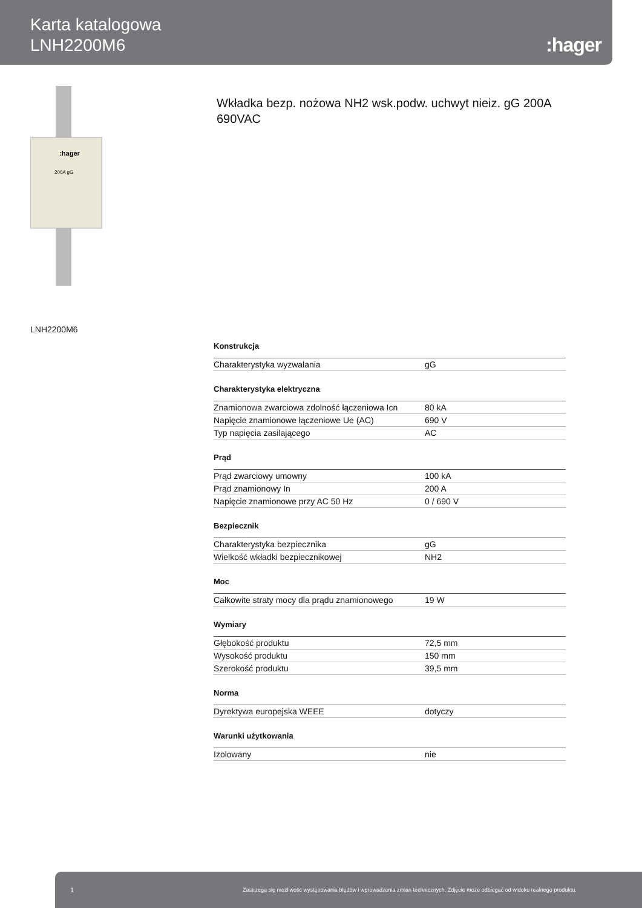Karta katalogowa
LNH2200M6
:hager
:hager
200A gG
LNH2200M6
Wkładka bezp. nożowa NH2 wsk.podw. uchwyt nieiz. gG 200A 690VAC
Konstrukcja
| Charakterystyka wyzwalania | gG |
Charakterystyka elektryczna
| Znamionowa zwarciowa zdolność łączeniowa Icn | 80 kA |
| Napięcie znamionowe łączeniowe Ue (AC) | 690 V |
| Typ napięcia zasilającego | AC |
Prąd
| Prąd zwarciowy umowny | 100 kA |
| Prąd znamionowy In | 200 A |
| Napięcie znamionowe przy AC 50 Hz | 0 / 690 V |
Bezpiecznik
| Charakterystyka bezpiecznika | gG |
| Wielkość wkładki bezpiecznikowej | NH2 |
Moc
| Całkowite straty mocy dla prądu znamionowego | 19 W |
Wymiary
| Głębokość produktu | 72,5 mm |
| Wysokość produktu | 150 mm |
| Szerokość produktu | 39,5 mm |
Norma
| Dyrektywa europejska WEEE | dotyczy |
Warunki użytkowania
| Izolowany | nie |
1 Zastrzega się możliwość występowania błędów i wprowadzenia zmian technicznych. Zdjęcie może odbiegać od widoku realnego produktu.